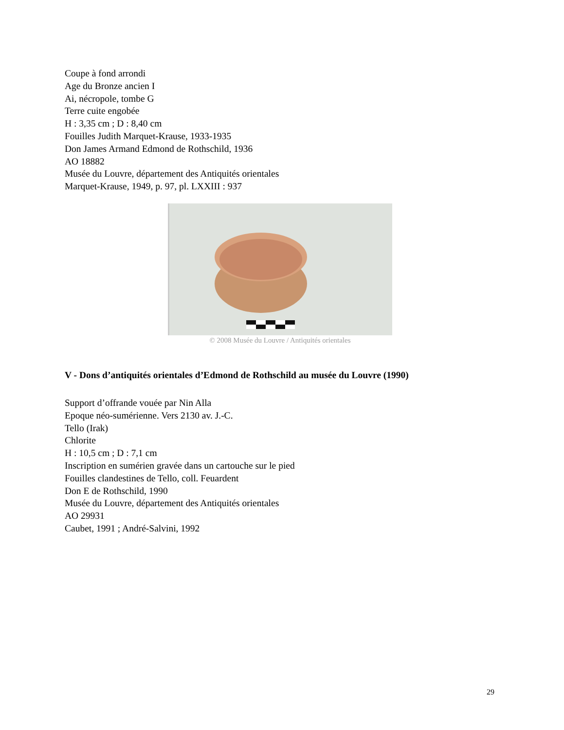Coupe à fond arrondi
Age du Bronze ancien I
Ai, nécropole, tombe G
Terre cuite engobée
H : 3,35 cm ; D : 8,40 cm
Fouilles Judith Marquet-Krause, 1933-1935
Don James Armand Edmond de Rothschild, 1936
AO 18882
Musée du Louvre, département des Antiquités orientales
Marquet-Krause, 1949, p. 97, pl. LXXIII : 937
© 2008 Musée du Louvre / Antiquités orientales
V - Dons d’antiquités orientales d’Edmond de Rothschild au musée du Louvre (1990)
Support d’offrande vouée par Nin Alla
Epoque néo-sumérienne. Vers 2130 av. J.-C.
Tello (Irak)
Chlorite
H : 10,5 cm ; D : 7,1 cm
Inscription en sumérien gravée dans un cartouche sur le pied
Fouilles clandestines de Tello, coll. Feuardent
Don E de Rothschild, 1990
Musée du Louvre, département des Antiquités orientales
AO 29931
Caubet, 1991 ; André-Salvini, 1992
29